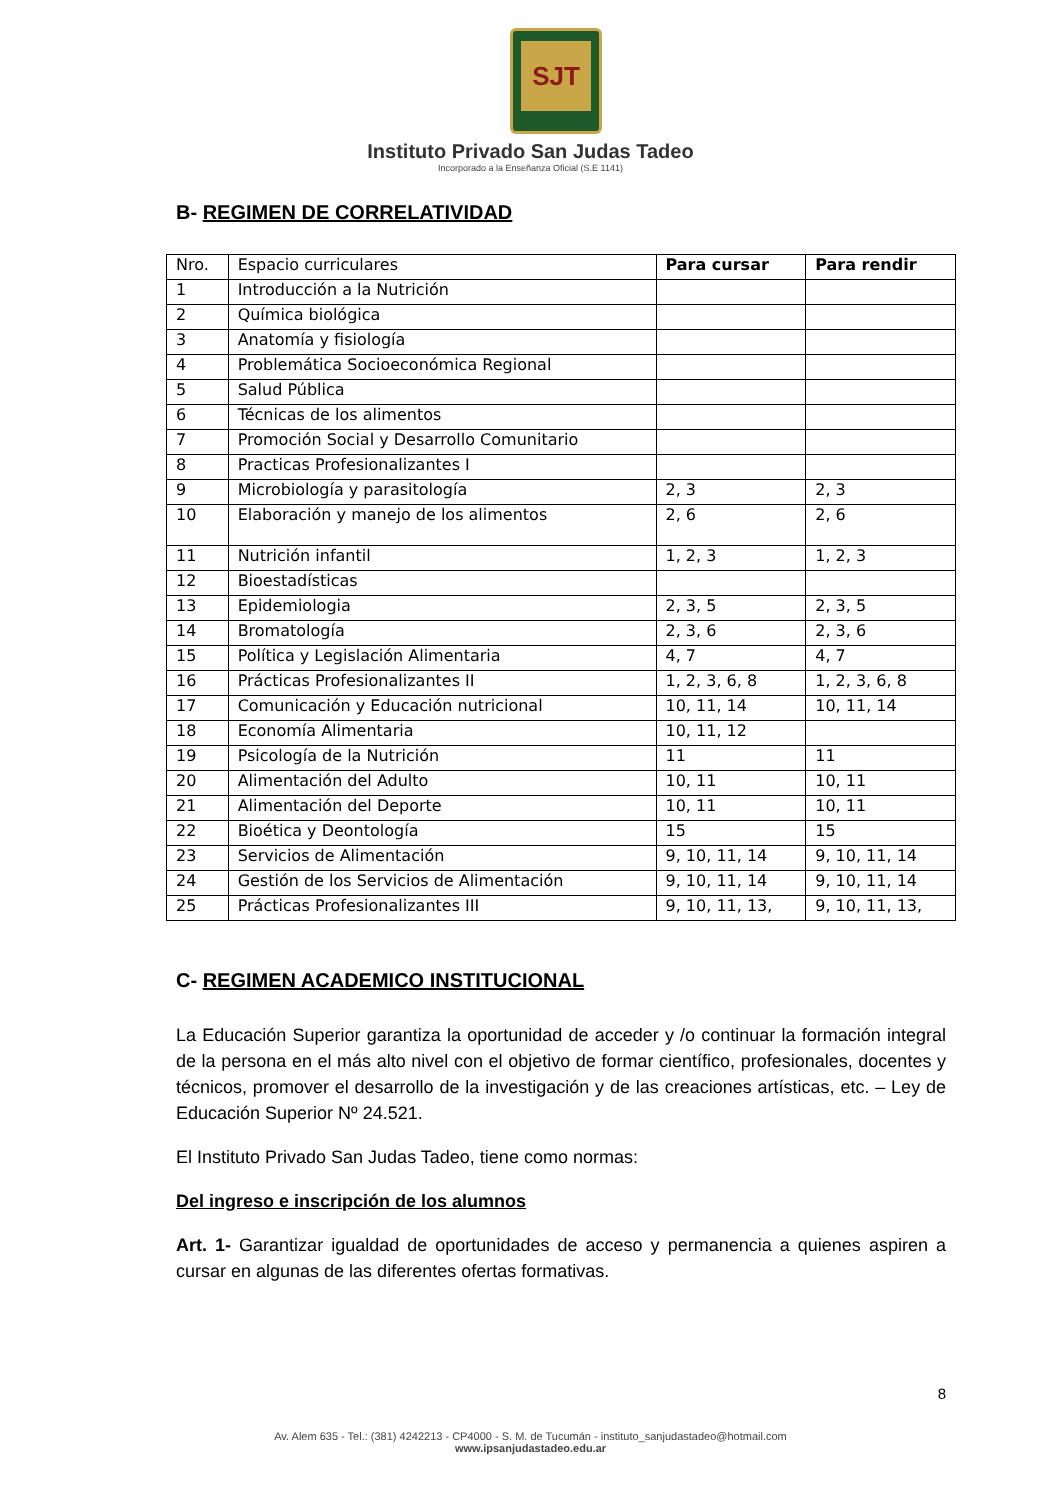SJT
Instituto Privado San Judas Tadeo
Incorporado a la Enseñanza Oficial (S.E 1141)
B- REGIMEN DE CORRELATIVIDAD
| Nro. | Espacio curriculares | Para cursar | Para rendir |
| --- | --- | --- | --- |
| 1 | Introducción a la Nutrición | | |
| 2 | Química biológica | | |
| 3 | Anatomía y fisiología | | |
| 4 | Problemática Socioeconómica Regional | | |
| 5 | Salud Pública | | |
| 6 | Técnicas de los alimentos | | |
| 7 | Promoción Social y Desarrollo Comunitario | | |
| 8 | Practicas Profesionalizantes I | | |
| 9 | Microbiología y parasitología | 2, 3 | 2, 3 |
| 10 | Elaboración y manejo de los alimentos | 2, 6 | 2, 6 |
| 11 | Nutrición infantil | 1, 2, 3 | 1, 2, 3 |
| 12 | Bioestadísticas | | |
| 13 | Epidemiologia | 2, 3, 5 | 2, 3, 5 |
| 14 | Bromatología | 2, 3, 6 | 2, 3, 6 |
| 15 | Política y Legislación Alimentaria | 4, 7 | 4, 7 |
| 16 | Prácticas Profesionalizantes II | 1, 2, 3, 6, 8 | 1, 2, 3, 6, 8 |
| 17 | Comunicación y Educación nutricional | 10, 11, 14 | 10, 11, 14 |
| 18 | Economía Alimentaria | 10, 11, 12 | |
| 19 | Psicología de la Nutrición | 11 | 11 |
| 20 | Alimentación del Adulto | 10, 11 | 10, 11 |
| 21 | Alimentación del Deporte | 10, 11 | 10, 11 |
| 22 | Bioética y Deontología | 15 | 15 |
| 23 | Servicios de Alimentación | 9, 10, 11, 14 | 9, 10, 11, 14 |
| 24 | Gestión de los Servicios de Alimentación | 9, 10, 11, 14 | 9, 10, 11, 14 |
| 25 | Prácticas Profesionalizantes III | 9, 10, 11, 13, | 9, 10, 11, 13, |
C- REGIMEN ACADEMICO INSTITUCIONAL
La Educación Superior garantiza la oportunidad de acceder y /o continuar la formación integral de la persona en el más alto nivel con el objetivo de formar científico, profesionales, docentes y técnicos, promover el desarrollo de la investigación y de las creaciones artísticas, etc. – Ley de Educación Superior Nº 24.521.
El Instituto Privado San Judas Tadeo, tiene como normas:
Del ingreso e inscripción de los alumnos
Art. 1- Garantizar igualdad de oportunidades de acceso y permanencia a quienes aspiren a cursar en algunas de las diferentes ofertas formativas.
8
Av. Alem 635 - Tel.: (381) 4242213 - CP4000 - S. M. de Tucumán - instituto_sanjudastadeo@hotmail.com
www.ipsanjudastadeo.edu.ar